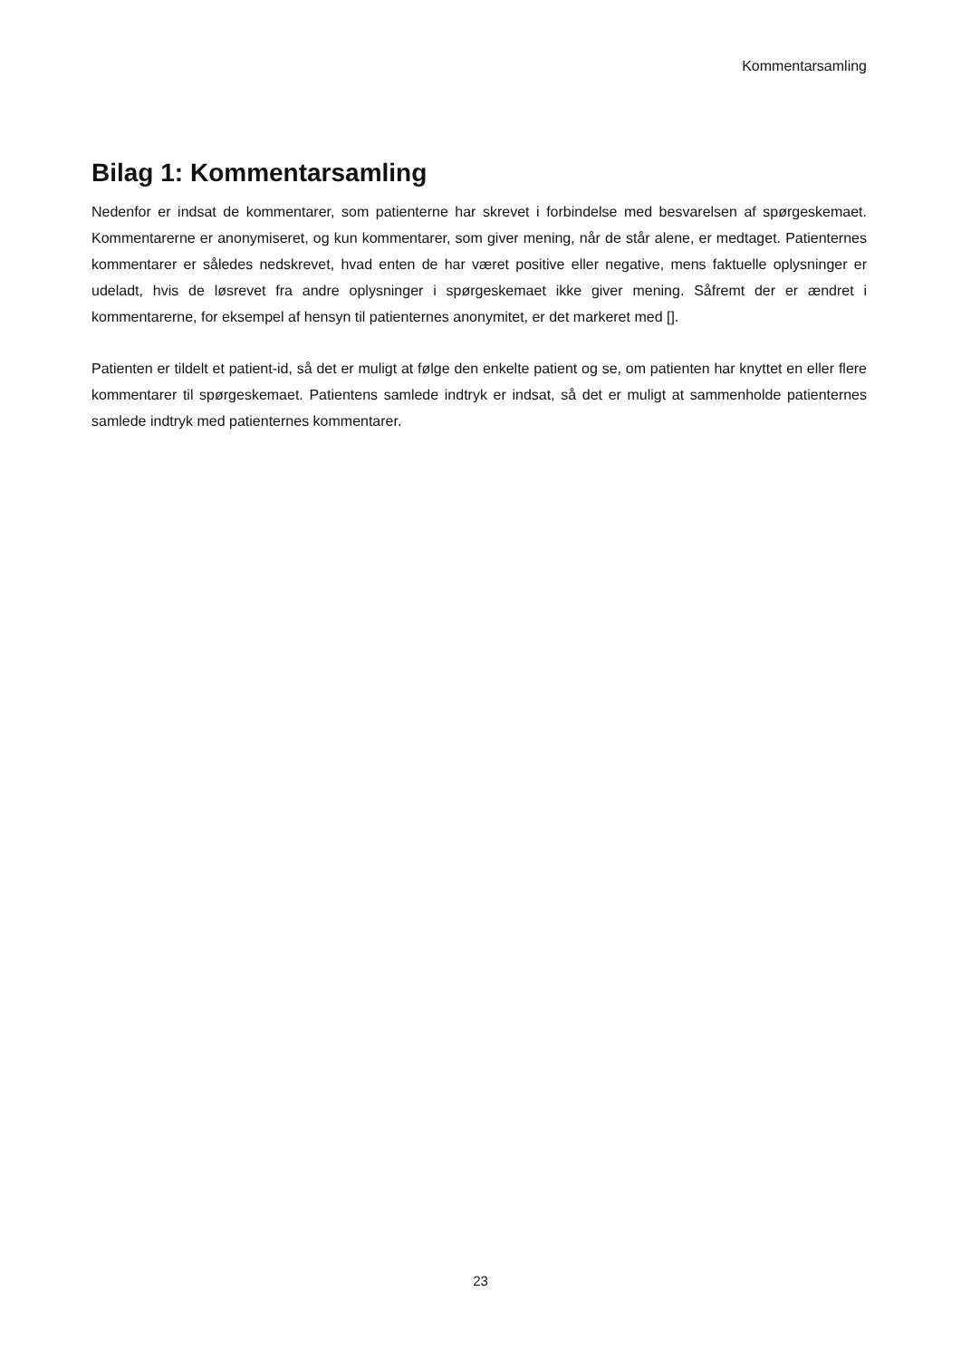Kommentarsamling
Bilag 1: Kommentarsamling
Nedenfor er indsat de kommentarer, som patienterne har skrevet i forbindelse med besvarelsen af spørgeskemaet. Kommentarerne er anonymiseret, og kun kommentarer, som giver mening, når de står alene, er medtaget. Patienternes kommentarer er således nedskrevet, hvad enten de har været positive eller negative, mens faktuelle oplysninger er udeladt, hvis de løsrevet fra andre oplysninger i spørgeskemaet ikke giver mening. Såfremt der er ændret i kommentarerne, for eksempel af hensyn til patienternes anonymitet, er det markeret med [].
Patienten er tildelt et patient-id, så det er muligt at følge den enkelte patient og se, om patienten har knyttet en eller flere kommentarer til spørgeskemaet. Patientens samlede indtryk er indsat, så det er muligt at sammenholde patienternes samlede indtryk med patienternes kommentarer.
23